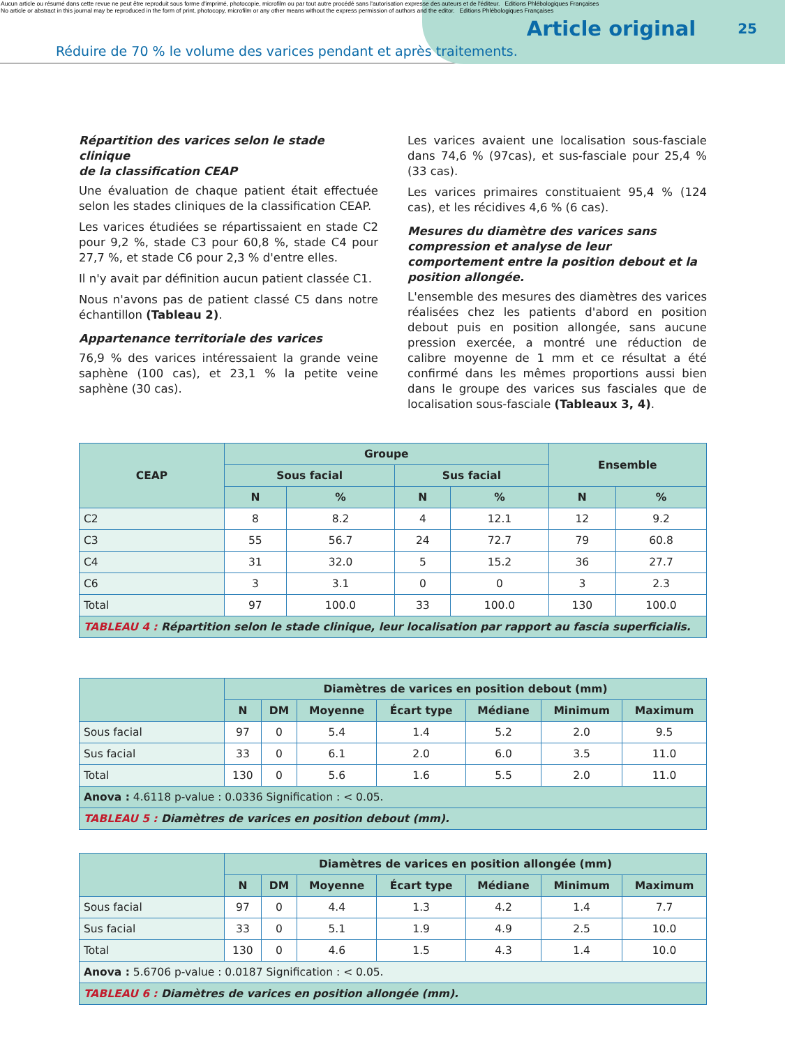Aucun article ou résumé dans cette revue ne peut être reproduit sous forme d'imprimé, photocopie, microfilm ou par tout autre procédé sans l'autorisation expresse des auteurs et de l'éditeur. Editions Phlébologiques Françaises
No article or abstract in this journal may be reproduced in the form of print, photocopy, microfilm or any other means without the express permission of authors and the editor. Editions Phlébologiques Françaises
Article original
25
Réduire de 70 % le volume des varices pendant et après traitements.
Répartition des varices selon le stade clinique
de la classification CEAP
Une évaluation de chaque patient était effectuée selon les stades cliniques de la classification CEAP.
Les varices étudiées se répartissaient en stade C2 pour 9,2 %, stade C3 pour 60,8 %, stade C4 pour 27,7 %, et stade C6 pour 2,3 % d'entre elles.
Il n'y avait par définition aucun patient classée C1.
Nous n'avons pas de patient classé C5 dans notre échantillon (Tableau 2).
Appartenance territoriale des varices
76,9 % des varices intéressaient la grande veine saphène (100 cas), et 23,1 % la petite veine saphène (30 cas).
Les varices avaient une localisation sous-fasciale dans 74,6 % (97cas), et sus-fasciale pour 25,4 % (33 cas).
Les varices primaires constituaient 95,4 % (124 cas), et les récidives 4,6 % (6 cas).
Mesures du diamètre des varices sans compression et analyse de leur comportement entre la position debout et la position allongée.
L'ensemble des mesures des diamètres des varices réalisées chez les patients d'abord en position debout puis en position allongée, sans aucune pression exercée, a montré une réduction de calibre moyenne de 1 mm et ce résultat a été confirmé dans les mêmes proportions aussi bien dans le groupe des varices sus fasciales que de localisation sous-fasciale (Tableaux 3, 4).
| CEAP | Groupe | | | | Ensemble | |
| --- | --- | --- | --- | --- | --- | --- |
| | Sous facial | | Sus facial | | | |
| | N | % | N | % | N | % |
| C2 | 8 | 8.2 | 4 | 12.1 | 12 | 9.2 |
| C3 | 55 | 56.7 | 24 | 72.7 | 79 | 60.8 |
| C4 | 31 | 32.0 | 5 | 15.2 | 36 | 27.7 |
| C6 | 3 | 3.1 | 0 | 0 | 3 | 2.3 |
| Total | 97 | 100.0 | 33 | 100.0 | 130 | 100.0 |
| TABLEAU 4 : Répartition selon le stade clinique, leur localisation par rapport au fascia superficialis. | | | | | | |
| | Diamètres de varices en position debout (mm) | | | | | | |
| --- | --- | --- | --- | --- | --- | --- | --- |
| | N | DM | Moyenne | Écart type | Médiane | Minimum | Maximum |
| Sous facial | 97 | 0 | 5.4 | 1.4 | 5.2 | 2.0 | 9.5 |
| Sus facial | 33 | 0 | 6.1 | 2.0 | 6.0 | 3.5 | 11.0 |
| Total | 130 | 0 | 5.6 | 1.6 | 5.5 | 2.0 | 11.0 |
| Anova : 4.6118 p-value : 0.0336 Signification : < 0.05. | | | | | | | |
| TABLEAU 5 : Diamètres de varices en position debout (mm). | | | | | | | |
| | Diamètres de varices en position allongée (mm) | | | | | | |
| --- | --- | --- | --- | --- | --- | --- | --- |
| | N | DM | Moyenne | Écart type | Médiane | Minimum | Maximum |
| Sous facial | 97 | 0 | 4.4 | 1.3 | 4.2 | 1.4 | 7.7 |
| Sus facial | 33 | 0 | 5.1 | 1.9 | 4.9 | 2.5 | 10.0 |
| Total | 130 | 0 | 4.6 | 1.5 | 4.3 | 1.4 | 10.0 |
| Anova : 5.6706 p-value : 0.0187 Signification : < 0.05. | | | | | | | |
| TABLEAU 6 : Diamètres de varices en position allongée (mm). | | | | | | | |